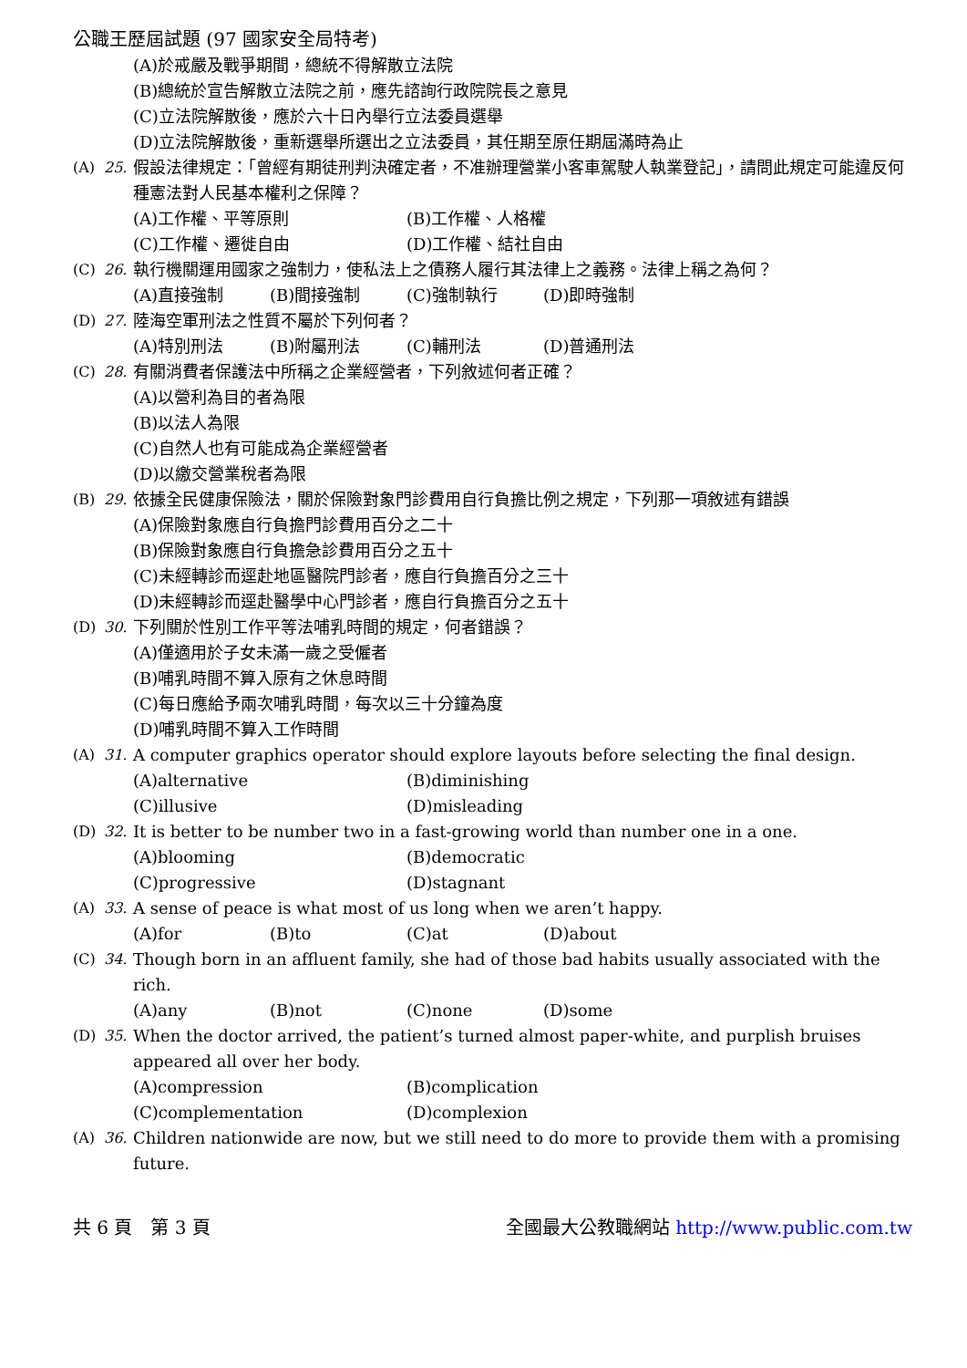公職王歷屆試題 (97 國家安全局特考)
(A)於戒嚴及戰爭期間，總統不得解散立法院
(B)總統於宣告解散立法院之前，應先諮詢行政院院長之意見
(C)立法院解散後，應於六十日內舉行立法委員選舉
(D)立法院解散後，重新選舉所選出之立法委員，其任期至原任期屆滿時為止
(A) 25. 假設法律規定：「曾經有期徒刑判決確定者，不准辦理營業小客車駕駛人執業登記」，請問此規定可能違反何種憲法對人民基本權利之保障？
(A)工作權、平等原則 (B)工作權、人格權 (C)工作權、遷徙自由 (D)工作權、結社自由
(C) 26. 執行機關運用國家之強制力，使私法上之債務人履行其法律上之義務。法律上稱之為何？
(A)直接強制 (B)間接強制 (C)強制執行 (D)即時強制
(D) 27. 陸海空軍刑法之性質不屬於下列何者？
(A)特別刑法 (B)附屬刑法 (C)輔刑法 (D)普通刑法
(C) 28. 有關消費者保護法中所稱之企業經營者，下列敘述何者正確？
(A)以營利為目的者為限
(B)以法人為限
(C)自然人也有可能成為企業經營者
(D)以繳交營業稅者為限
(B) 29. 依據全民健康保險法，關於保險對象門診費用自行負擔比例之規定，下列那一項敘述有錯誤
(A)保險對象應自行負擔門診費用百分之二十
(B)保險對象應自行負擔急診費用百分之五十
(C)未經轉診而逕赴地區醫院門診者，應自行負擔百分之三十
(D)未經轉診而逕赴醫學中心門診者，應自行負擔百分之五十
(D) 30. 下列關於性別工作平等法哺乳時間的規定，何者錯誤？
(A)僅適用於子女未滿一歲之受僱者
(B)哺乳時間不算入原有之休息時間
(C)每日應給予兩次哺乳時間，每次以三十分鐘為度
(D)哺乳時間不算入工作時間
(A) 31. A computer graphics operator should explore layouts before selecting the final design.
(A)alternative (B)diminishing (C)illusive (D)misleading
(D) 32. It is better to be number two in a fast-growing world than number one in a one.
(A)blooming (B)democratic (C)progressive (D)stagnant
(A) 33. A sense of peace is what most of us long when we aren’t happy.
(A)for (B)to (C)at (D)about
(C) 34. Though born in an affluent family, she had of those bad habits usually associated with the rich.
(A)any (B)not (C)none (D)some
(D) 35. When the doctor arrived, the patient’s turned almost paper-white, and purplish bruises appeared all over her body.
(A)compression (B)complication (C)complementation (D)complexion
(A) 36. Children nationwide are now, but we still need to do more to provide them with a promising future.
共 6 頁　第 3 頁 全國最大公教職網站 http://www.public.com.tw